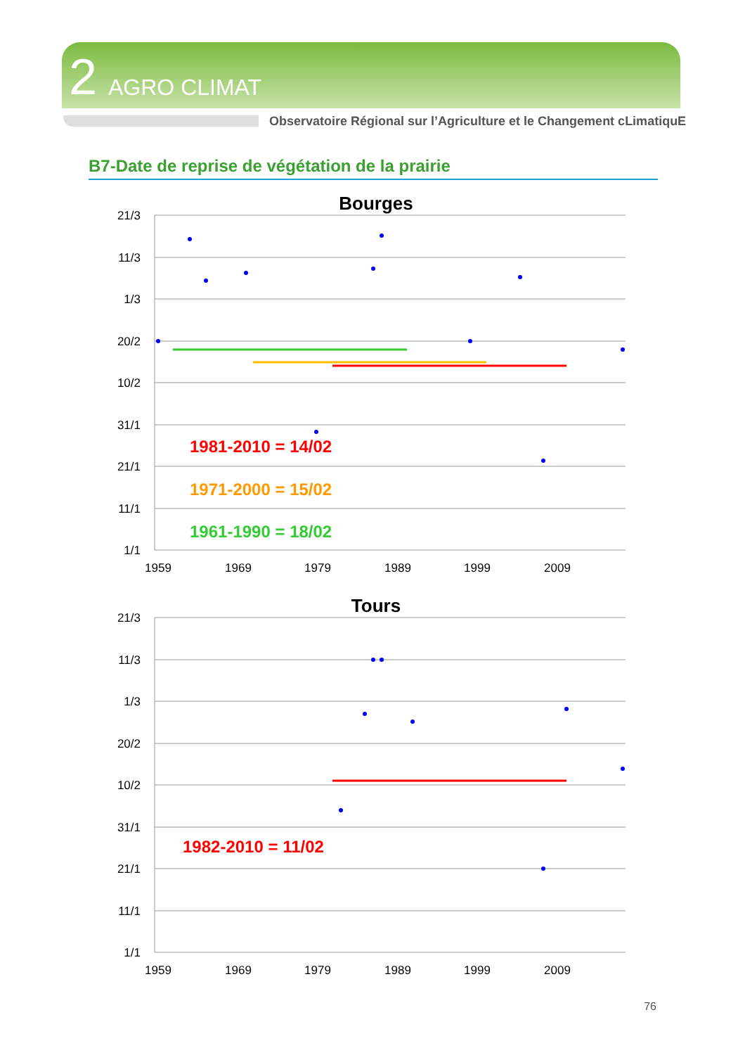2 AGRO CLIMAT
Observatoire Régional sur l’Agriculture et le Changement cLimatiquE
B7-Date de reprise de végétation de la prairie
Bourges
21/3
11/3
1/3
20/2
10/2
31/1
21/1
11/1
1/1
1959
1969
1979
1989
1999
2009
1981-2010 = 14/02
1971-2000 = 15/02
1961-1990 = 18/02
Tours
21/3
11/3
1/3
20/2
10/2
31/1
21/1
11/1
1/1
1959
1969
1979
1989
1999
2009
1982-2010 = 11/02
76